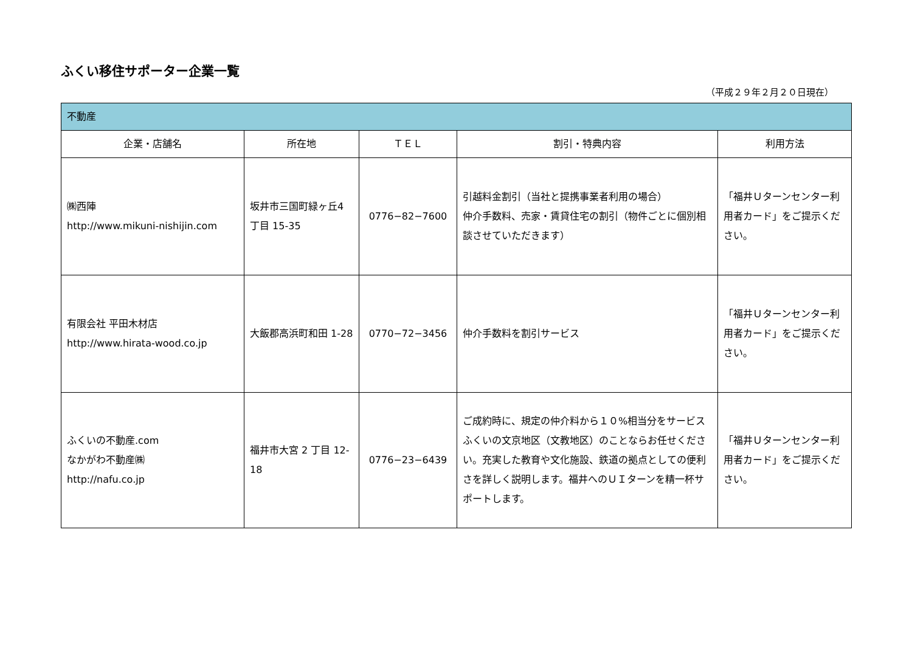ふくい移住サポーター企業一覧
（平成２９年２月２０日現在）
| 不動産 | | | | |
| --- | --- | --- | --- | --- |
| 企業・店舗名 | 所在地 | ＴＥＬ | 割引・特典内容 | 利用方法 |
| ㈱西陣 http://www.mikuni-nishijin.com | 坂井市三国町緑ヶ丘4丁目 15-35 | 0776−82−7600 | 引越料金割引（当社と提携事業者利用の場合） 仲介手数料、売家・賃貸住宅の割引（物件ごとに個別相談させていただきます） | 「福井Ｕターンセンター利用者カード」をご提示ください。 |
| 有限会社 平田木材店 http://www.hirata-wood.co.jp | 大飯郡高浜町和田 1-28 | 0770−72−3456 | 仲介手数料を割引サービス | 「福井Ｕターンセンター利用者カード」をご提示ください。 |
| ふくいの不動産.com なかがわ不動産㈱ http://nafu.co.jp | 福井市大宮 2 丁目 12-18 | 0776−23−6439 | ご成約時に、規定の仲介料から１０%相当分をサービス ふくいの文京地区（文教地区）のことならお任せください。充実した教育や文化施設、鉄道の拠点としての便利さを詳しく説明します。福井へのＵＩターンを精一杯サポートします。 | 「福井Ｕターンセンター利用者カード」をご提示ください。 |